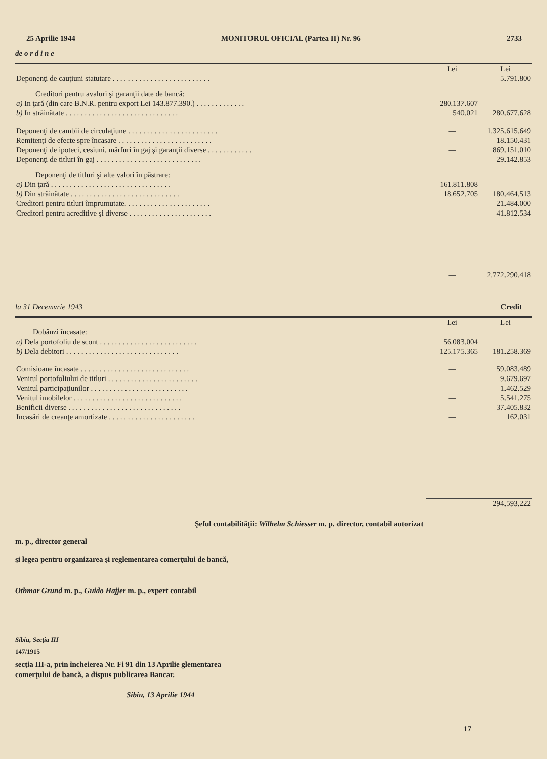25 Aprilie 1944 MONITORUL OFICIAL (Partea II) Nr. 96 2733
de o r d i n e
| | Lei | Lei |
| Deponenţi de cauţiuni statutare . . . . . . . . . . . . . . . . . . . . . . . . . . | | 5.791.800 |
| Creditori pentru avaluri şi garanţii date de bancă: | | |
| a) In ţară (din care B.N.R. pentru export Lei 143.877.390.) . . . . . . . . . . . . . | 280.137.607 | |
| b) In străinătate . . . . . . . . . . . . . . . . . . . . . . . . . . . . . . | 540.021 | 280.677.628 |
| Deponenţi de cambii de circulaţiune . . . . . . . . . . . . . . . . . . . . . . . . | — | 1.325.615.649 |
| Remitenţi de efecte spre încasare . . . . . . . . . . . . . . . . . . . . . . . . . | — | 18.150.431 |
| Deponenţi de ipoteci, cesiuni, mărfuri în gaj şi garanţii diverse . . . . . . . . . . . . | — | 869.151.010 |
| Deponenţi de titluri în gaj . . . . . . . . . . . . . . . . . . . . . . . . . . . . | — | 29.142.853 |
| Deponenţi de titluri şi alte valori în păstrare: | | |
| a) Din ţară . . . . . . . . . . . . . . . . . . . . . . . . . . . . . . . . | 161.811.808 | |
| b) Din străinătate . . . . . . . . . . . . . . . . . . . . . . . . . . . . . | 18.652.705 | 180.464.513 |
| Creditori pentru titluri împrumutate. . . . . . . . . . . . . . . . . . . . . . . | — | 21.484.000 |
| Creditori pentru acreditive şi diverse . . . . . . . . . . . . . . . . . . . . . . | — | 41.812.534 |
| | — | 2.772.290.418 |
la 31 Decemvrie 1943 Credit
| | Lei | Lei |
| Dobânzi încasate: | | |
| a) Dela portofoliu de scont . . . . . . . . . . . . . . . . . . . . . . . . . . | 56.083.004 | |
| b) Dela debitori . . . . . . . . . . . . . . . . . . . . . . . . . . . . . . | 125.175.365 | 181.258.369 |
| Comisioane încasate . . . . . . . . . . . . . . . . . . . . . . . . . . . . . | — | 59.083.489 |
| Venitul portofoliului de titluri . . . . . . . . . . . . . . . . . . . . . . . . | — | 9.679.697 |
| Venitul participaţiunilor . . . . . . . . . . . . . . . . . . . . . . . . . . | — | 1.462.529 |
| Venitul imobilelor . . . . . . . . . . . . . . . . . . . . . . . . . . . . . | — | 5.541.275 |
| Benificii diverse . . . . . . . . . . . . . . . . . . . . . . . . . . . . . . | — | 37.405.832 |
| Incasări de creanţe amortizate . . . . . . . . . . . . . . . . . . . . . . . | — | 162.031 |
| | — | 294.593.222 |
Şeful contabilităţii: Wilhelm Schiesser m. p. director, contabil autorizat
m. p., director general
şi legea pentru organizarea şi reglementarea comerţului de bancă,
Othmar Grund m. p., Guido Hajjer m. p., expert contabil
Sibiu, Secţia III
147/1915
secţia III-a, prin încheierea Nr. Fi 91 din 13 Aprilie glementarea comerţului de bancă, a dispus publicarea Bancar.
Sibiu, 13 Aprilie 1944
17